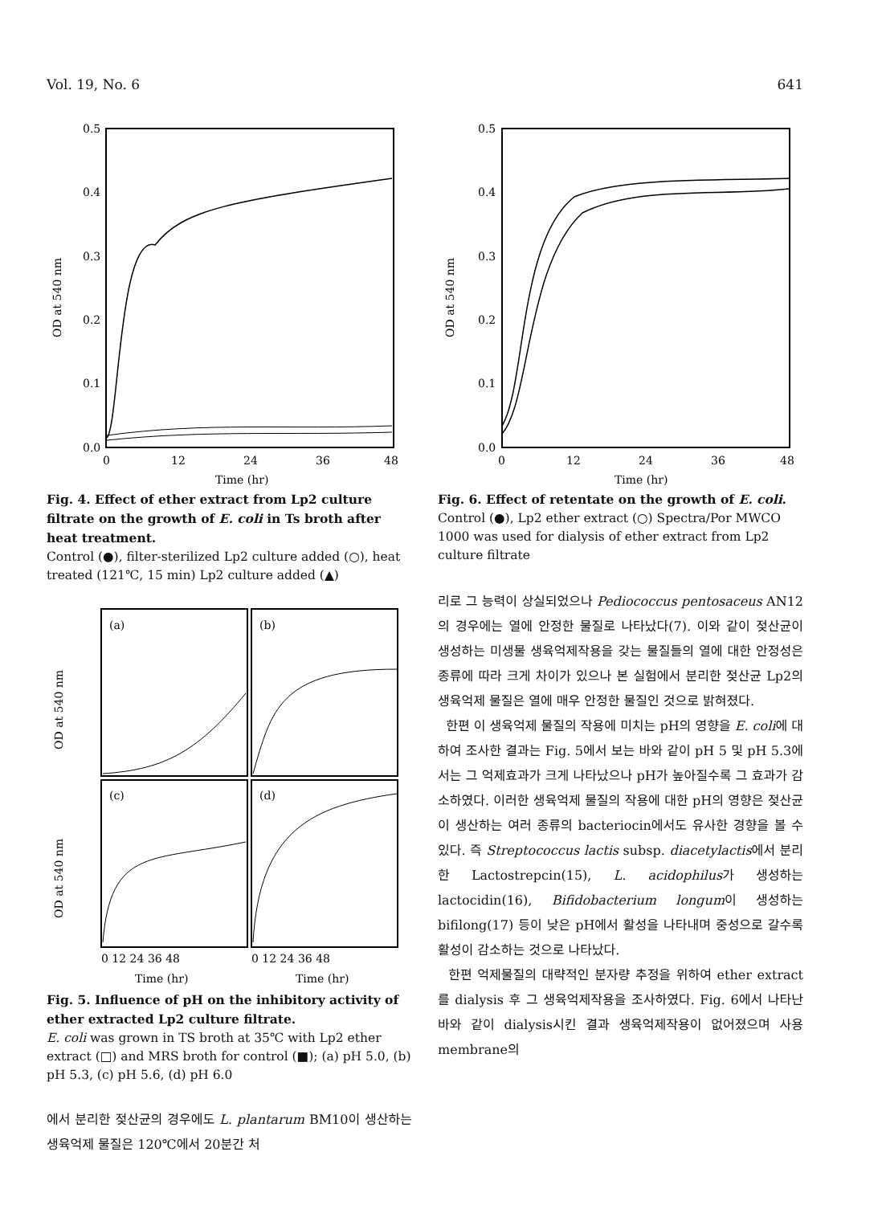Vol. 19, No. 6 641
OD at 540 nm
0.5
0.4
0.3
0.2
0.1
0.0
0
12
24
36
48
Time (hr)
Fig. 4. Effect of ether extract from Lp2 culture filtrate on the growth of E. coli in Ts broth after heat treatment.
Control (●), filter-sterilized Lp2 culture added (○), heat treated (121℃, 15 min) Lp2 culture added (▲)
(a)
(b)
(c)
(d)
0 12 24 36 48
0 12 24 36 48
Time (hr)
Time (hr)
OD at 540 nm
OD at 540 nm
Fig. 5. Influence of pH on the inhibitory activity of ether extracted Lp2 culture filtrate.
E. coli was grown in TS broth at 35℃ with Lp2 ether extract (□) and MRS broth for control (■); (a) pH 5.0, (b) pH 5.3, (c) pH 5.6, (d) pH 6.0
에서 분리한 젖산균의 경우에도 L. plantarum BM10이 생산하는 생육억제 물질은 120℃에서 20분간 처
OD at 540 nm
0.5
0.4
0.3
0.2
0.1
0.0
0
12
24
36
48
Time (hr)
Fig. 6. Effect of retentate on the growth of E. coli.
Control (●), Lp2 ether extract (○) Spectra/Por MWCO 1000 was used for dialysis of ether extract from Lp2 culture filtrate
리로 그 능력이 상실되었으나 Pediococcus pentosaceus AN12의 경우에는 열에 안정한 물질로 나타났다(7). 이와 같이 젖산균이 생성하는 미생물 생육억제작용을 갖는 물질들의 열에 대한 안정성은 종류에 따라 크게 차이가 있으나 본 실험에서 분리한 젖산균 Lp2의 생육억제 물질은 열에 매우 안정한 물질인 것으로 밝혀졌다.
한편 이 생육억제 물질의 작용에 미치는 pH의 영향을 E. coli에 대하여 조사한 결과는 Fig. 5에서 보는 바와 같이 pH 5 및 pH 5.3에서는 그 억제효과가 크게 나타났으나 pH가 높아질수록 그 효과가 감소하였다. 이러한 생육억제 물질의 작용에 대한 pH의 영향은 젖산균이 생산하는 여러 종류의 bacteriocin에서도 유사한 경향을 볼 수 있다. 즉 Streptococcus lactis subsp. diacetylactis에서 분리한 Lactostrepcin(15), L. acidophilus가 생성하는 lactocidin(16), Bifidobacterium longum이 생성하는 bifilong(17) 등이 낮은 pH에서 활성을 나타내며 중성으로 갈수록 활성이 감소하는 것으로 나타났다.
한편 억제물질의 대략적인 분자량 추정을 위하여 ether extract를 dialysis 후 그 생육억제작용을 조사하였다. Fig. 6에서 나타난 바와 같이 dialysis시킨 결과 생육억제작용이 없어졌으며 사용 membrane의